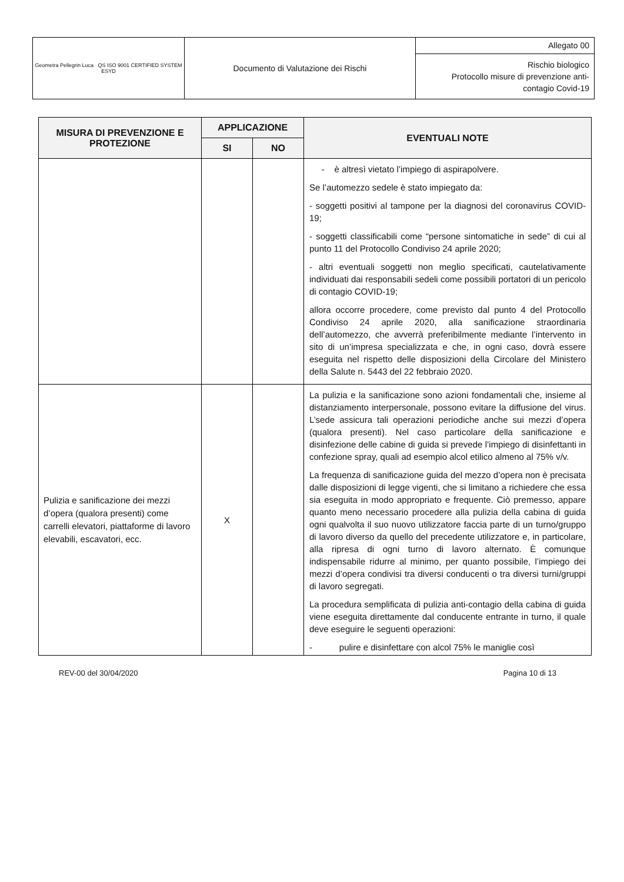| Geometra Pellegrin Luca QS ISO 9001 CERTIFIED SYSTEM ESYD | Documento di Valutazione dei Rischi | Allegato 00 |
| | | Rischio biologico Protocollo misure di prevenzione anti- contagio Covid-19 |
| MISURA DI PREVENZIONE E PROTEZIONE | APPLICAZIONE | | EVENTUALI NOTE |
| --- | --- | --- | --- |
| | SI | NO | |
| | | | - è altresì vietato l’impiego di aspirapolvere. Se l’automezzo sedele è stato impiegato da: - soggetti positivi al tampone per la diagnosi del coronavirus COVID-19; - soggetti classificabili come “persone sintomatiche in sede” di cui al punto 11 del Protocollo Condiviso 24 aprile 2020; - altri eventuali soggetti non meglio specificati, cautelativamente individuati dai responsabili sedeli come possibili portatori di un pericolo di contagio COVID-19; allora occorre procedere, come previsto dal punto 4 del Protocollo Condiviso 24 aprile 2020, alla sanificazione straordinaria dell’automezzo, che avverrà preferibilmente mediante l’intervento in sito di un’impresa specializzata e che, in ogni caso, dovrà essere eseguita nel rispetto delle disposizioni della Circolare del Ministero della Salute n. 5443 del 22 febbraio 2020. |
| Pulizia e sanificazione dei mezzi d’opera (qualora presenti) come carrelli elevatori, piattaforme di lavoro elevabili, escavatori, ecc. | X | | La pulizia e la sanificazione sono azioni fondamentali che, insieme al distanziamento interpersonale, possono evitare la diffusione del virus. L’sede assicura tali operazioni periodiche anche sui mezzi d’opera (qualora presenti). Nel caso particolare della sanificazione e disinfezione delle cabine di guida si prevede l’impiego di disinfettanti in confezione spray, quali ad esempio alcol etilico almeno al 75% v/v. La frequenza di sanificazione guida del mezzo d’opera non è precisata dalle disposizioni di legge vigenti, che si limitano a richiedere che essa sia eseguita in modo appropriato e frequente. Ciò premesso, appare quanto meno necessario procedere alla pulizia della cabina di guida ogni qualvolta il suo nuovo utilizzatore faccia parte di un turno/gruppo di lavoro diverso da quello del precedente utilizzatore e, in particolare, alla ripresa di ogni turno di lavoro alternato. È comunque indispensabile ridurre al minimo, per quanto possibile, l’impiego dei mezzi d’opera condivisi tra diversi conducenti o tra diversi turni/gruppi di lavoro segregati. La procedura semplificata di pulizia anti-contagio della cabina di guida viene eseguita direttamente dal conducente entrante in turno, il quale deve eseguire le seguenti operazioni: - pulire e disinfettare con alcol 75% le maniglie così |
REV-00 del 30/04/2020 Pagina 10 di 13